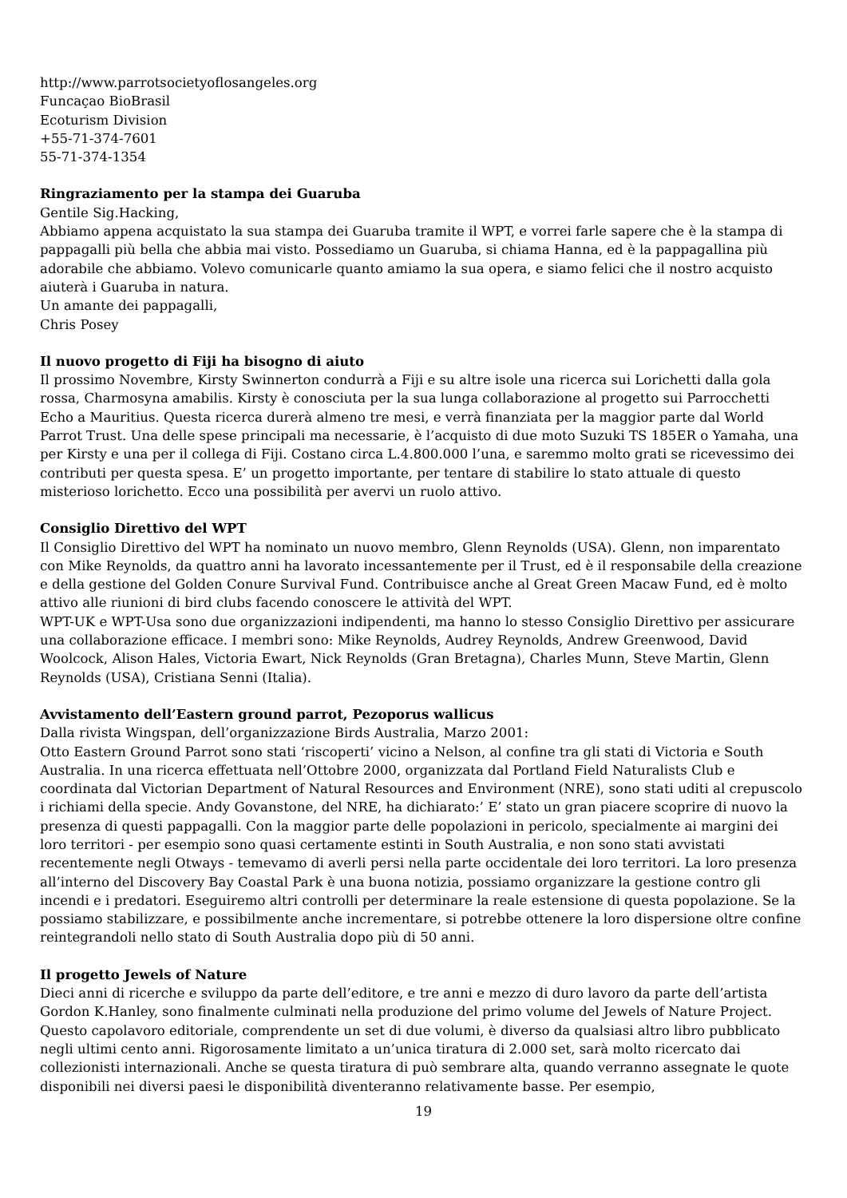http://www.parrotsocietyoflosangeles.org
Funcaçao BioBrasil
Ecoturism Division
+55-71-374-7601
55-71-374-1354
Ringraziamento per la stampa dei Guaruba
Gentile Sig.Hacking,
Abbiamo appena acquistato la sua stampa dei Guaruba tramite il WPT, e vorrei farle sapere che è la stampa di pappagalli più bella che abbia mai visto. Possediamo un Guaruba, si chiama Hanna, ed è la pappagallina più adorabile che abbiamo. Volevo comunicarle quanto amiamo la sua opera, e siamo felici che il nostro acquisto aiuterà i Guaruba in natura.
Un amante dei pappagalli,
Chris Posey
Il nuovo progetto di Fiji ha bisogno di aiuto
Il prossimo Novembre, Kirsty Swinnerton condurrà a Fiji e su altre isole una ricerca sui Lorichetti dalla gola rossa, Charmosyna amabilis. Kirsty è conosciuta per la sua lunga collaborazione al progetto sui Parrocchetti Echo a Mauritius. Questa ricerca durerà almeno tre mesi, e verrà finanziata per la maggior parte dal World Parrot Trust. Una delle spese principali ma necessarie, è l’acquisto di due moto Suzuki TS 185ER o Yamaha, una per Kirsty e una per il collega di Fiji. Costano circa L.4.800.000 l’una, e saremmo molto grati se ricevessimo dei contributi per questa spesa. E’ un progetto importante, per tentare di stabilire lo stato attuale di questo misterioso lorichetto. Ecco una possibilità per avervi un ruolo attivo.
Consiglio Direttivo del WPT
Il Consiglio Direttivo del WPT ha nominato un nuovo membro, Glenn Reynolds (USA). Glenn, non imparentato con Mike Reynolds, da quattro anni ha lavorato incessantemente per il Trust, ed è il responsabile della creazione e della gestione del Golden Conure Survival Fund. Contribuisce anche al Great Green Macaw Fund, ed è molto attivo alle riunioni di bird clubs facendo conoscere le attività del WPT.
WPT-UK e WPT-Usa sono due organizzazioni indipendenti, ma hanno lo stesso Consiglio Direttivo per assicurare una collaborazione efficace. I membri sono: Mike Reynolds, Audrey Reynolds, Andrew Greenwood, David Woolcock, Alison Hales, Victoria Ewart, Nick Reynolds (Gran Bretagna), Charles Munn, Steve Martin, Glenn Reynolds (USA), Cristiana Senni (Italia).
Avvistamento dell’Eastern ground parrot, Pezoporus wallicus
Dalla rivista Wingspan, dell’organizzazione Birds Australia, Marzo 2001:
Otto Eastern Ground Parrot sono stati ‘riscoperti’ vicino a Nelson, al confine tra gli stati di Victoria e South Australia. In una ricerca effettuata nell’Ottobre 2000, organizzata dal Portland Field Naturalists Club e coordinata dal Victorian Department of Natural Resources and Environment (NRE), sono stati uditi al crepuscolo i richiami della specie. Andy Govanstone, del NRE, ha dichiarato:’ E’ stato un gran piacere scoprire di nuovo la presenza di questi pappagalli. Con la maggior parte delle popolazioni in pericolo, specialmente ai margini dei loro territori - per esempio sono quasi certamente estinti in South Australia, e non sono stati avvistati recentemente negli Otways - temevamo di averli persi nella parte occidentale dei loro territori. La loro presenza all’interno del Discovery Bay Coastal Park è una buona notizia, possiamo organizzare la gestione contro gli incendi e i predatori. Eseguiremo altri controlli per determinare la reale estensione di questa popolazione. Se la possiamo stabilizzare, e possibilmente anche incrementare, si potrebbe ottenere la loro dispersione oltre confine reintegrandoli nello stato di South Australia dopo più di 50 anni.
Il progetto Jewels of Nature
Dieci anni di ricerche e sviluppo da parte dell’editore, e tre anni e mezzo di duro lavoro da parte dell’artista Gordon K.Hanley, sono finalmente culminati nella produzione del primo volume del Jewels of Nature Project. Questo capolavoro editoriale, comprendente un set di due volumi, è diverso da qualsiasi altro libro pubblicato negli ultimi cento anni. Rigorosamente limitato a un’unica tiratura di 2.000 set, sarà molto ricercato dai collezionisti internazionali. Anche se questa tiratura di può sembrare alta, quando verranno assegnate le quote disponibili nei diversi paesi le disponibilità diventeranno relativamente basse. Per esempio,
19